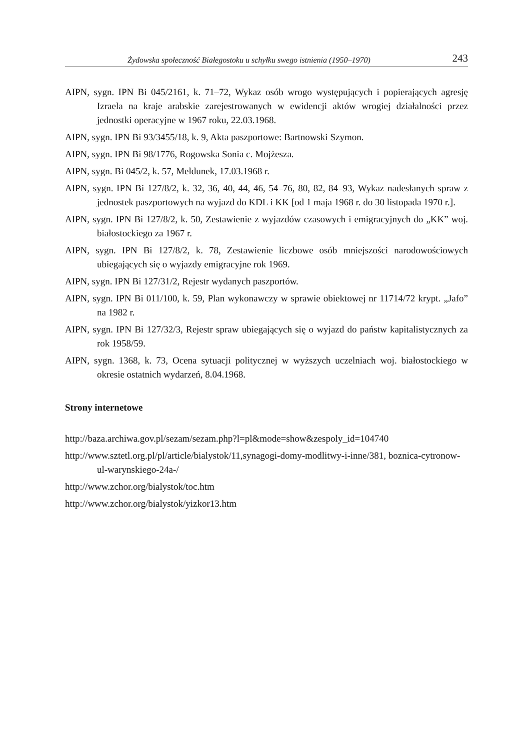Żydowska społeczność Białegostoku u schyłku swego istnienia (1950–1970) 243
AIPN, sygn. IPN Bi 045/2161, k. 71–72, Wykaz osób wrogo występujących i popierających agresję Izraela na kraje arabskie zarejestrowanych w ewidencji aktów wrogiej działalności przez jednostki operacyjne w 1967 roku, 22.03.1968.
AIPN, sygn. IPN Bi 93/3455/18, k. 9, Akta paszportowe: Bartnowski Szymon.
AIPN, sygn. IPN Bi 98/1776, Rogowska Sonia c. Mojżesza.
AIPN, sygn. Bi 045/2, k. 57, Meldunek, 17.03.1968 r.
AIPN, sygn. IPN Bi 127/8/2, k. 32, 36, 40, 44, 46, 54–76, 80, 82, 84–93, Wykaz nadesłanych spraw z jednostek paszportowych na wyjazd do KDL i KK [od 1 maja 1968 r. do 30 listopada 1970 r.].
AIPN, sygn. IPN Bi 127/8/2, k. 50, Zestawienie z wyjazdów czasowych i emigracyjnych do „KK” woj. białostockiego za 1967 r.
AIPN, sygn. IPN Bi 127/8/2, k. 78, Zestawienie liczbowe osób mniejszości narodowościowych ubiegających się o wyjazdy emigracyjne rok 1969.
AIPN, sygn. IPN Bi 127/31/2, Rejestr wydanych paszportów.
AIPN, sygn. IPN Bi 011/100, k. 59, Plan wykonawczy w sprawie obiektowej nr 11714/72 krypt. „Jafo” na 1982 r.
AIPN, sygn. IPN Bi 127/32/3, Rejestr spraw ubiegających się o wyjazd do państw kapitalistycznych za rok 1958/59.
AIPN, sygn. 1368, k. 73, Ocena sytuacji politycznej w wyższych uczelniach woj. białostockiego w okresie ostatnich wydarzeń, 8.04.1968.
Strony internetowe
http://baza.archiwa.gov.pl/sezam/sezam.php?l=pl&mode=show&zespoly_id=104740
http://www.sztetl.org.pl/pl/article/bialystok/11,synagogi-domy-modlitwy-i-inne/381, boznica-cytronow-ul-warynskiego-24a-/
http://www.zchor.org/bialystok/toc.htm
http://www.zchor.org/bialystok/yizkor13.htm